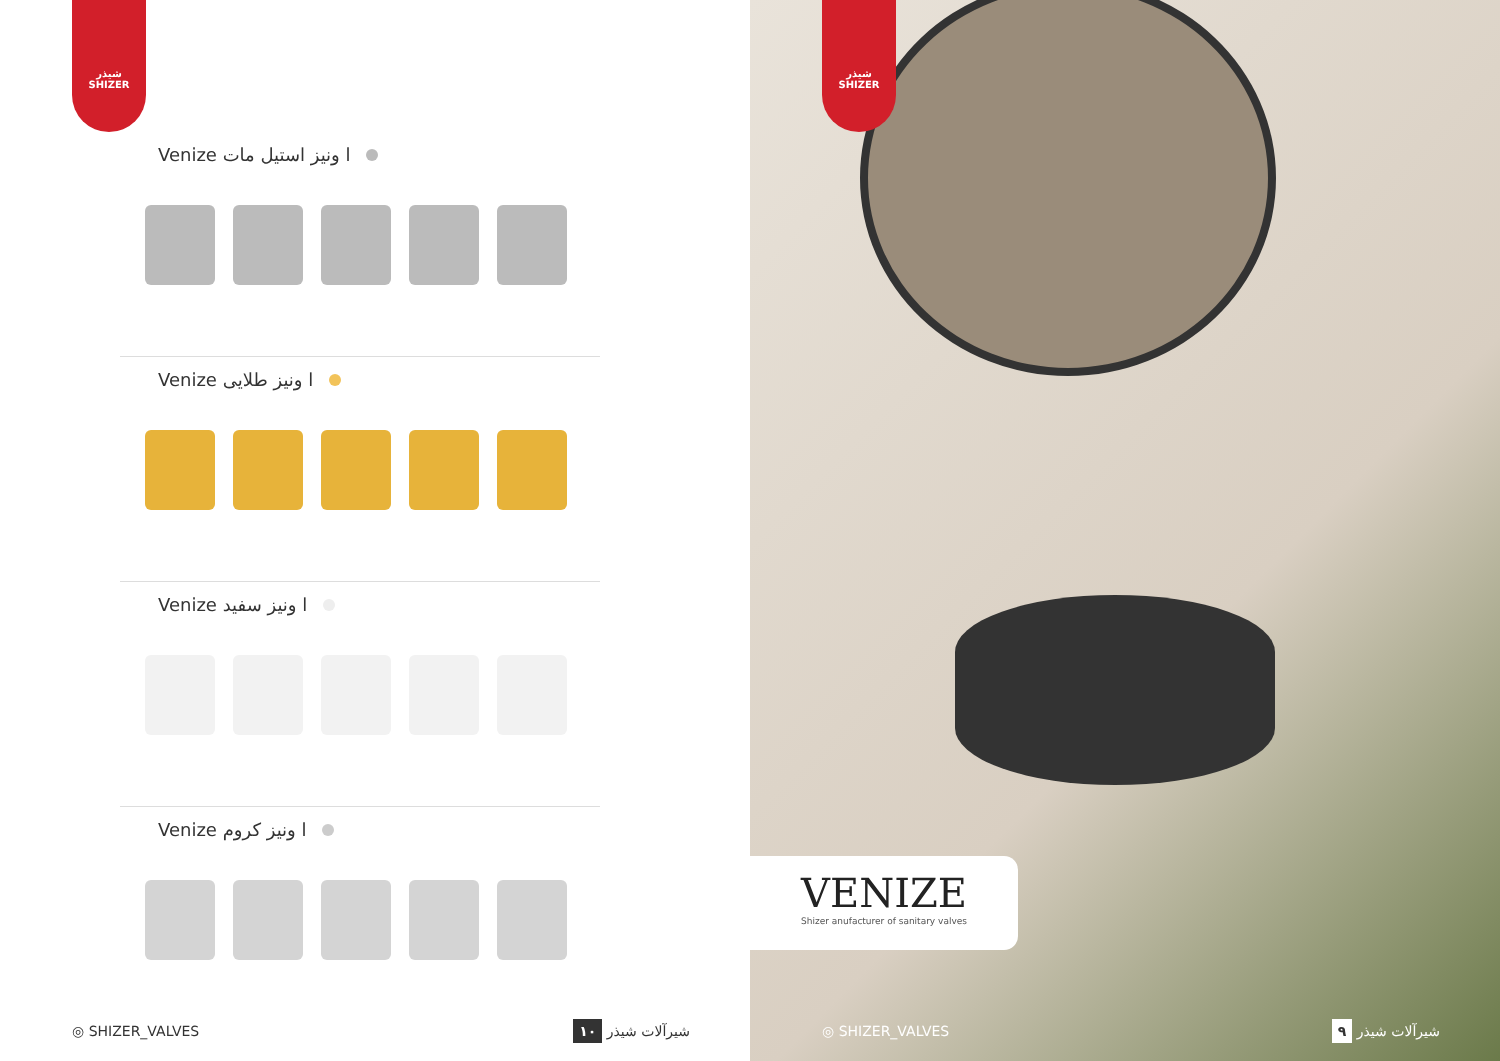شیذر
SHIZER
Venize ا ونیز استیل مات
Venize ا ونیز طلایی
Venize ا ونیز سفید
Venize ا ونیز کروم
◎ SHIZER_VALVES شیرآلات شیذر ۱۰
شیذر
SHIZER
VENIZE
Shizer anufacturer of sanitary valves
◎ SHIZER_VALVES شیرآلات شیذر ۹